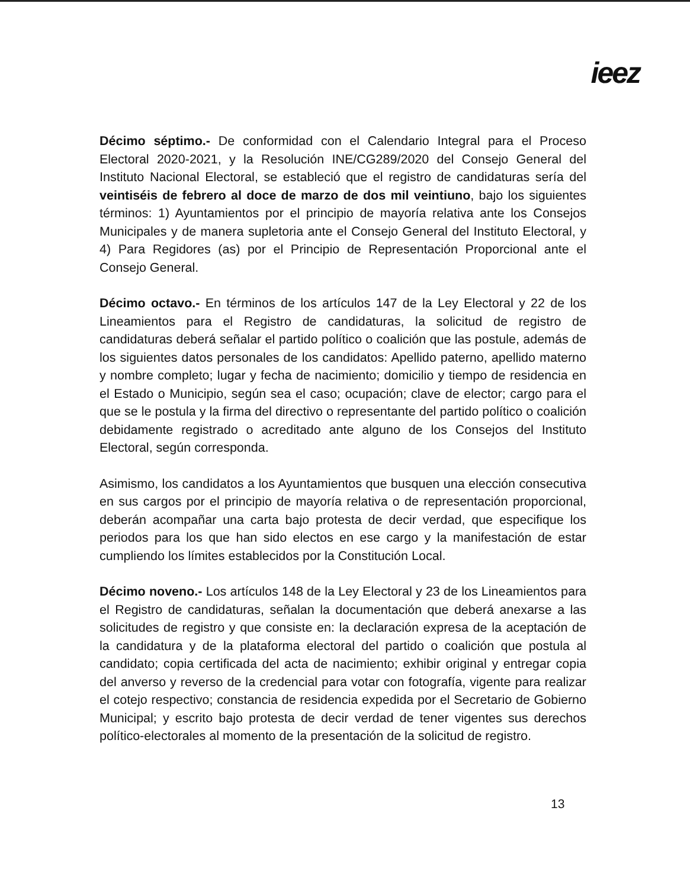ieez
Décimo séptimo.- De conformidad con el Calendario Integral para el Proceso Electoral 2020-2021, y la Resolución INE/CG289/2020 del Consejo General del Instituto Nacional Electoral, se estableció que el registro de candidaturas sería del veintiséis de febrero al doce de marzo de dos mil veintiuno, bajo los siguientes términos: 1) Ayuntamientos por el principio de mayoría relativa ante los Consejos Municipales y de manera supletoria ante el Consejo General del Instituto Electoral, y 4) Para Regidores (as) por el Principio de Representación Proporcional ante el Consejo General.
Décimo octavo.- En términos de los artículos 147 de la Ley Electoral y 22 de los Lineamientos para el Registro de candidaturas, la solicitud de registro de candidaturas deberá señalar el partido político o coalición que las postule, además de los siguientes datos personales de los candidatos: Apellido paterno, apellido materno y nombre completo; lugar y fecha de nacimiento; domicilio y tiempo de residencia en el Estado o Municipio, según sea el caso; ocupación; clave de elector; cargo para el que se le postula y la firma del directivo o representante del partido político o coalición debidamente registrado o acreditado ante alguno de los Consejos del Instituto Electoral, según corresponda.
Asimismo, los candidatos a los Ayuntamientos que busquen una elección consecutiva en sus cargos por el principio de mayoría relativa o de representación proporcional, deberán acompañar una carta bajo protesta de decir verdad, que especifique los periodos para los que han sido electos en ese cargo y la manifestación de estar cumpliendo los límites establecidos por la Constitución Local.
Décimo noveno.- Los artículos 148 de la Ley Electoral y 23 de los Lineamientos para el Registro de candidaturas, señalan la documentación que deberá anexarse a las solicitudes de registro y que consiste en: la declaración expresa de la aceptación de la candidatura y de la plataforma electoral del partido o coalición que postula al candidato; copia certificada del acta de nacimiento; exhibir original y entregar copia del anverso y reverso de la credencial para votar con fotografía, vigente para realizar el cotejo respectivo; constancia de residencia expedida por el Secretario de Gobierno Municipal; y escrito bajo protesta de decir verdad de tener vigentes sus derechos político-electorales al momento de la presentación de la solicitud de registro.
13